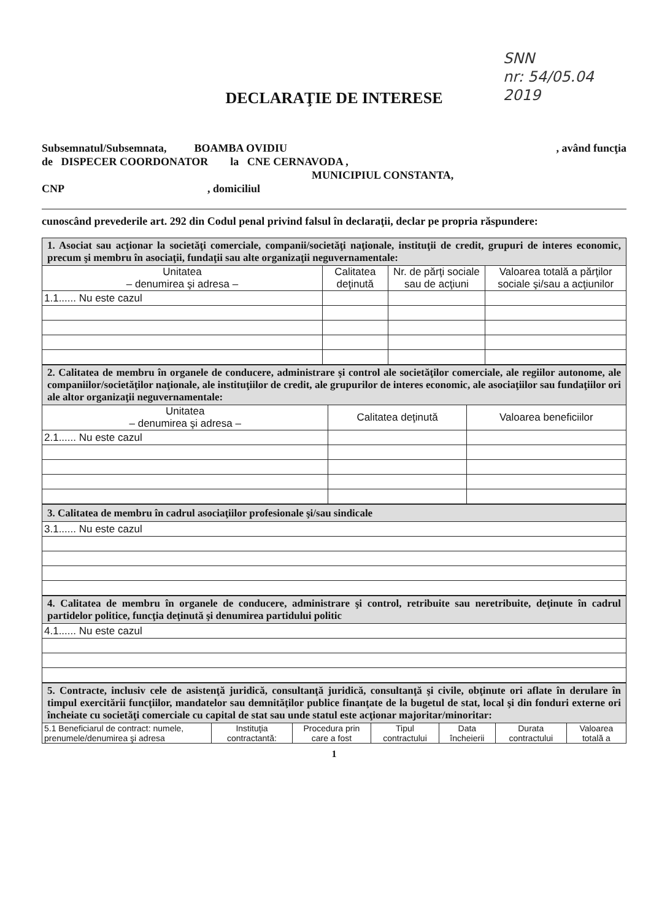SNN
nr: 54/05.04
2019
DECLARAŢIE DE INTERESE
Subsemnatul/Subsemnata, BOAMBA OVIDIU, având funcţia
de DISPECER COORDONATOR la CNE CERNAVODA ,
MUNICIPIUL CONSTANTA,
CNP , domiciliul
cunoscând prevederile art. 292 din Codul penal privind falsul în declaraţii, declar pe propria răspundere:
| 1. Asociat sau acţionar la societăţi comerciale, companii/societăţi naţionale, instituţii de credit, grupuri de interes economic, precum şi membru în asociaţii, fundaţii sau alte organizaţii neguvernamentale: | | | |
| Unitatea – denumirea şi adresa – | Calitatea deţinută | Nr. de părţi sociale sau de acţiuni | Valoarea totală a părţilor sociale şi/sau a acţiunilor |
| 1.1...... Nu este cazul | | | |
| 2. Calitatea de membru în organele de conducere, administrare şi control ale societăţilor comerciale, ale regiilor autonome, ale companiilor/societăţilor naţionale, ale instituţiilor de credit, ale grupurilor de interes economic, ale asociaţiilor sau fundaţiilor ori ale altor organizaţii neguvernamentale: | | |
| Unitatea – denumirea şi adresa – | Calitatea deţinută | Valoarea beneficiilor |
| 2.1...... Nu este cazul | | |
| 3. Calitatea de membru în cadrul asociaţiilor profesionale şi/sau sindicale |
| 3.1...... Nu este cazul |
| 4. Calitatea de membru în organele de conducere, administrare şi control, retribuite sau neretribuite, deţinute în cadrul partidelor politice, funcţia deţinută şi denumirea partidului politic |
| 4.1...... Nu este cazul |
| 5. Contracte, inclusiv cele de asistenţă juridică, consultanţă juridică, consultanţă şi civile, obţinute ori aflate în derulare în timpul exercitării funcţiilor, mandatelor sau demnităţilor publice finanţate de la bugetul de stat, local şi din fonduri externe ori încheiate cu societăţi comerciale cu capital de stat sau unde statul este acţionar majoritar/minoritar: | | | | | | |
| 5.1 Beneficiarul de contract: numele, prenumele/denumirea şi adresa | Instituţia contractantă: | Procedura prin care a fost | Tipul contractului | Data încheierii | Durata contractului | Valoarea totală a |
1